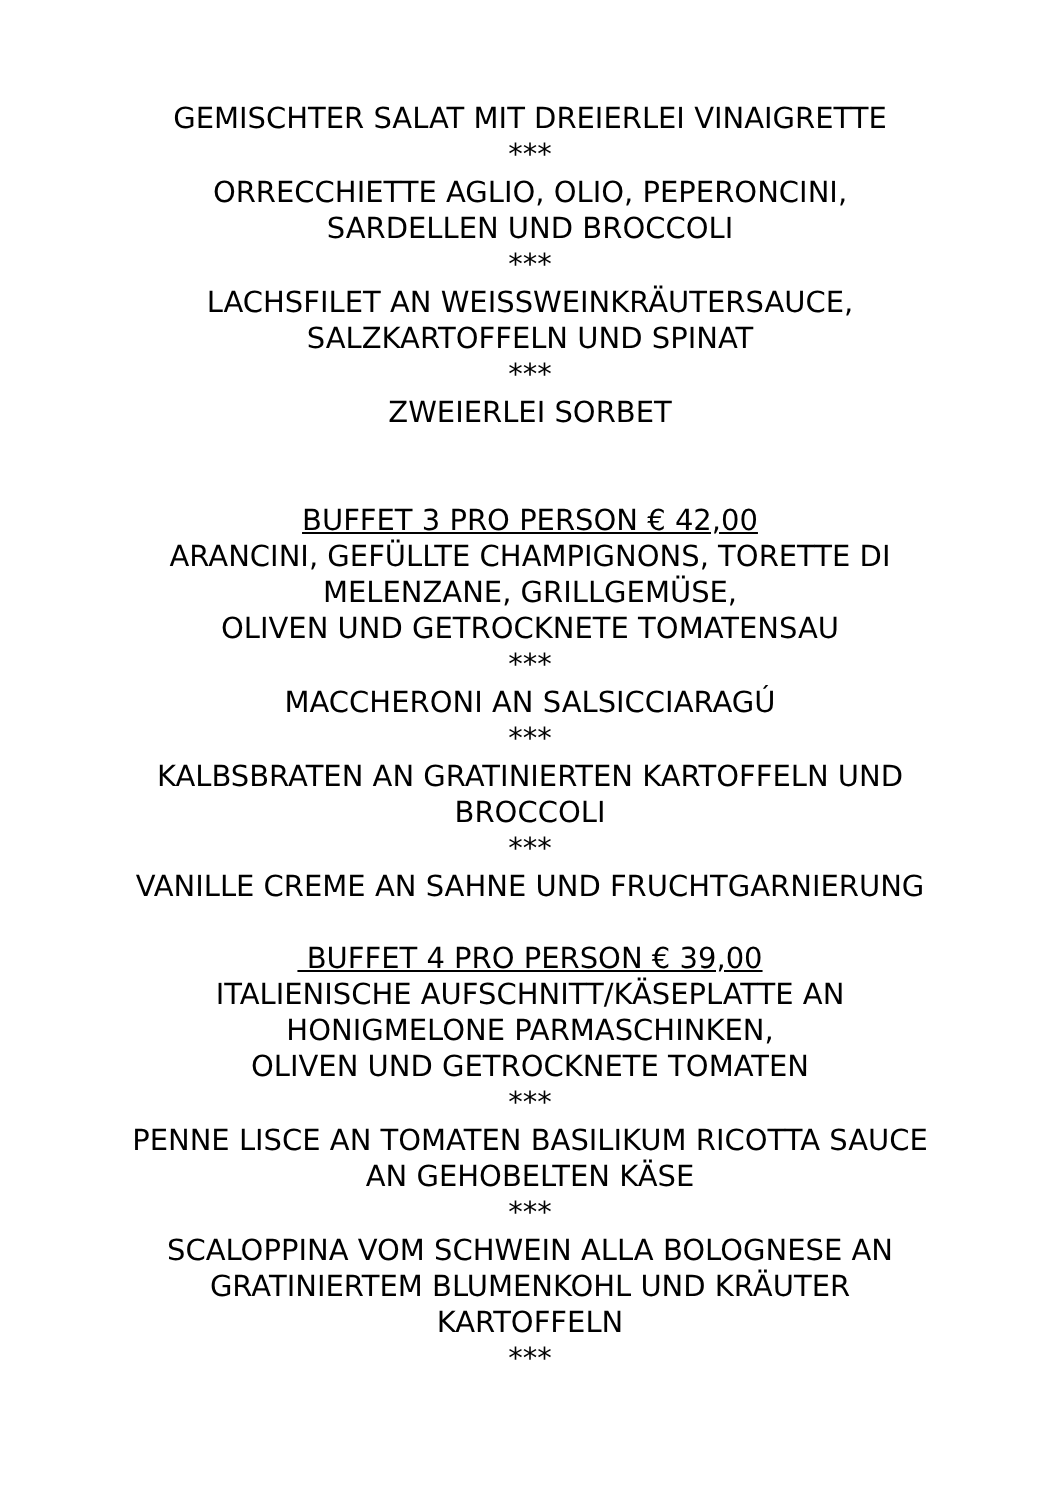GEMISCHTER SALAT MIT DREIERLEI VINAIGRETTE
***
ORRECCHIETTE AGLIO, OLIO, PEPERONCINI,
SARDELLEN UND BROCCOLI
***
LACHSFILET AN WEISSWEINKRÄUTERSAUCE,
SALZKARTOFFELN UND SPINAT
***
ZWEIERLEI SORBET
BUFFET 3 PRO PERSON € 42,00
ARANCINI, GEFÜLLTE CHAMPIGNONS, TORETTE DI
MELENZANE, GRILLGEMÜSE,
OLIVEN UND GETROCKNETE TOMATENSAU
***
MACCHERONI AN SALSICCIARAGÚ
***
KALBSBRATEN AN GRATINIERTEN KARTOFFELN UND
BROCCOLI
***
VANILLE CREME AN SAHNE UND FRUCHTGARNIERUNG
BUFFET 4 PRO PERSON € 39,00
ITALIENISCHE AUFSCHNITT/KÄSEPLATTE AN
HONIGMELONE PARMASCHINKEN,
OLIVEN UND GETROCKNETE TOMATEN
***
PENNE LISCE AN TOMATEN BASILIKUM RICOTTA SAUCE
AN GEHOBELTEN KÄSE
***
SCALOPPINA VOM SCHWEIN ALLA BOLOGNESE AN
GRATINIERTEM BLUMENKOHL UND KRÄUTER
KARTOFFELN
***